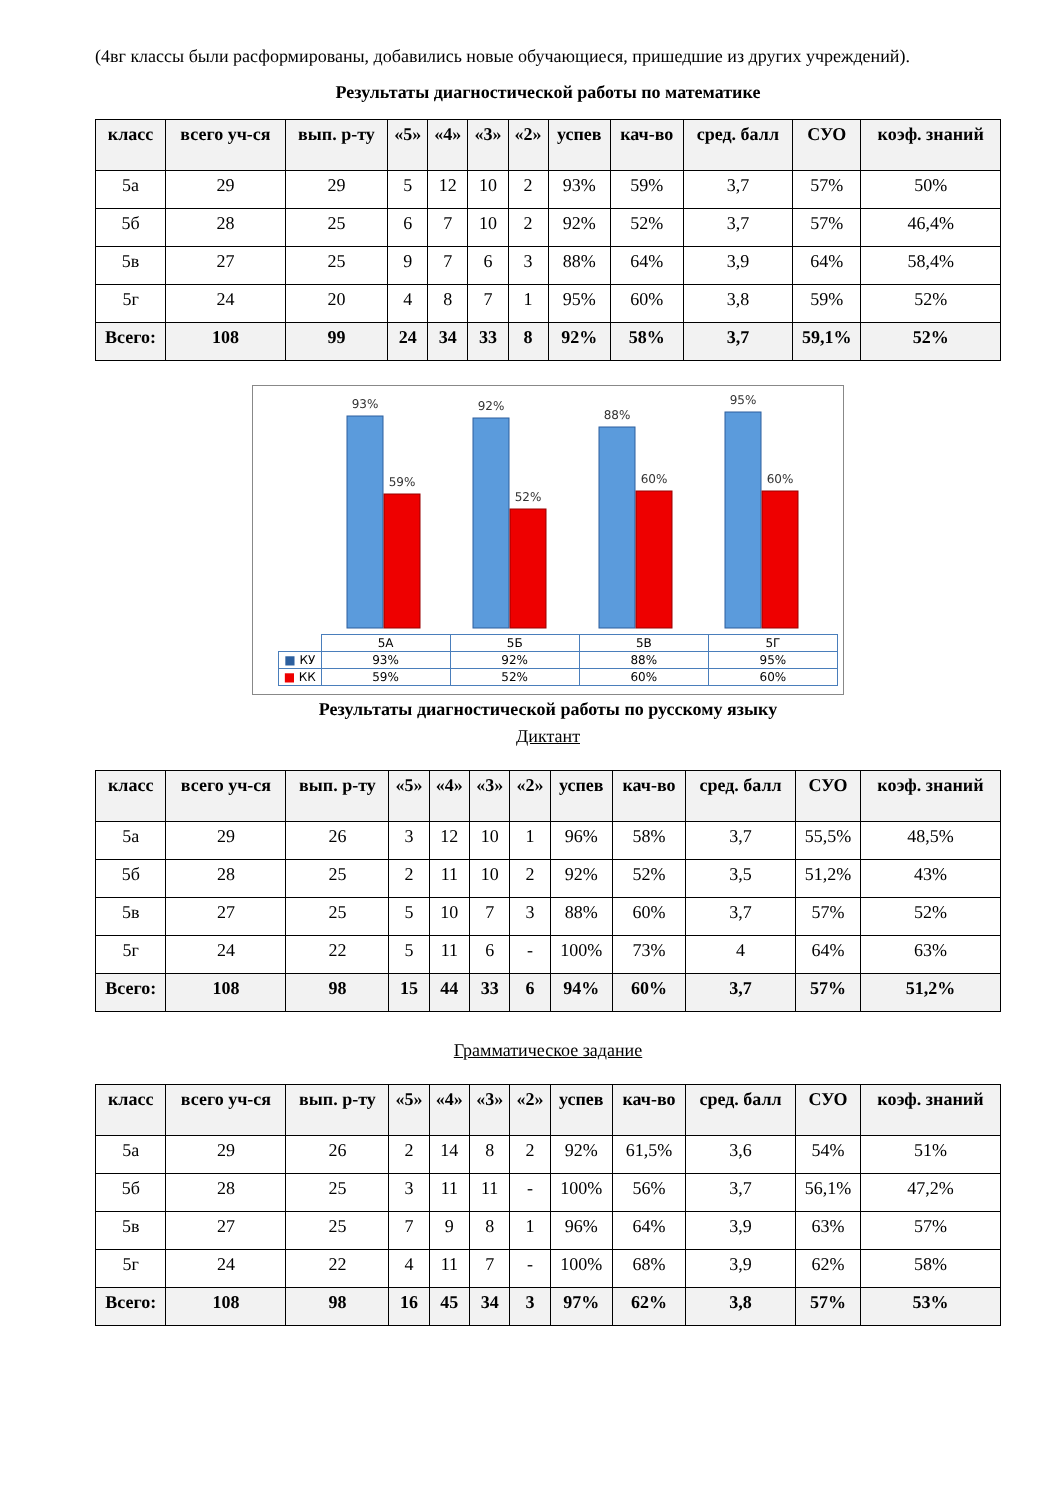(4вг классы были расформированы, добавились новые обучающиеся, пришедшие из других учреждений).
Результаты диагностической работы по математике
| класс | всего уч-ся | вып. р-ту | «5» | «4» | «3» | «2» | успев | кач-во | сред. балл | СУО | коэф. знаний |
| --- | --- | --- | --- | --- | --- | --- | --- | --- | --- | --- | --- |
| 5а | 29 | 29 | 5 | 12 | 10 | 2 | 93% | 59% | 3,7 | 57% | 50% |
| 5б | 28 | 25 | 6 | 7 | 10 | 2 | 92% | 52% | 3,7 | 57% | 46,4% |
| 5в | 27 | 25 | 9 | 7 | 6 | 3 | 88% | 64% | 3,9 | 64% | 58,4% |
| 5г | 24 | 20 | 4 | 8 | 7 | 1 | 95% | 60% | 3,8 | 59% | 52% |
| Всего: | 108 | 99 | 24 | 34 | 33 | 8 | 92% | 58% | 3,7 | 59,1% | 52% |
93%
59%
92%
52%
88%
60%
95%
60%
| | 5А | 5Б | 5В | 5Г |
| ■ КУ | 93% | 92% | 88% | 95% |
| ■ КК | 59% | 52% | 60% | 60% |
Результаты диагностической работы по русскому языку
Диктант
| класс | всего уч-ся | вып. р-ту | «5» | «4» | «3» | «2» | успев | кач-во | сред. балл | СУО | коэф. знаний |
| --- | --- | --- | --- | --- | --- | --- | --- | --- | --- | --- | --- |
| 5а | 29 | 26 | 3 | 12 | 10 | 1 | 96% | 58% | 3,7 | 55,5% | 48,5% |
| 5б | 28 | 25 | 2 | 11 | 10 | 2 | 92% | 52% | 3,5 | 51,2% | 43% |
| 5в | 27 | 25 | 5 | 10 | 7 | 3 | 88% | 60% | 3,7 | 57% | 52% |
| 5г | 24 | 22 | 5 | 11 | 6 | - | 100% | 73% | 4 | 64% | 63% |
| Всего: | 108 | 98 | 15 | 44 | 33 | 6 | 94% | 60% | 3,7 | 57% | 51,2% |
Грамматическое задание
| класс | всего уч-ся | вып. р-ту | «5» | «4» | «3» | «2» | успев | кач-во | сред. балл | СУО | коэф. знаний |
| --- | --- | --- | --- | --- | --- | --- | --- | --- | --- | --- | --- |
| 5а | 29 | 26 | 2 | 14 | 8 | 2 | 92% | 61,5% | 3,6 | 54% | 51% |
| 5б | 28 | 25 | 3 | 11 | 11 | - | 100% | 56% | 3,7 | 56,1% | 47,2% |
| 5в | 27 | 25 | 7 | 9 | 8 | 1 | 96% | 64% | 3,9 | 63% | 57% |
| 5г | 24 | 22 | 4 | 11 | 7 | - | 100% | 68% | 3,9 | 62% | 58% |
| Всего: | 108 | 98 | 16 | 45 | 34 | 3 | 97% | 62% | 3,8 | 57% | 53% |